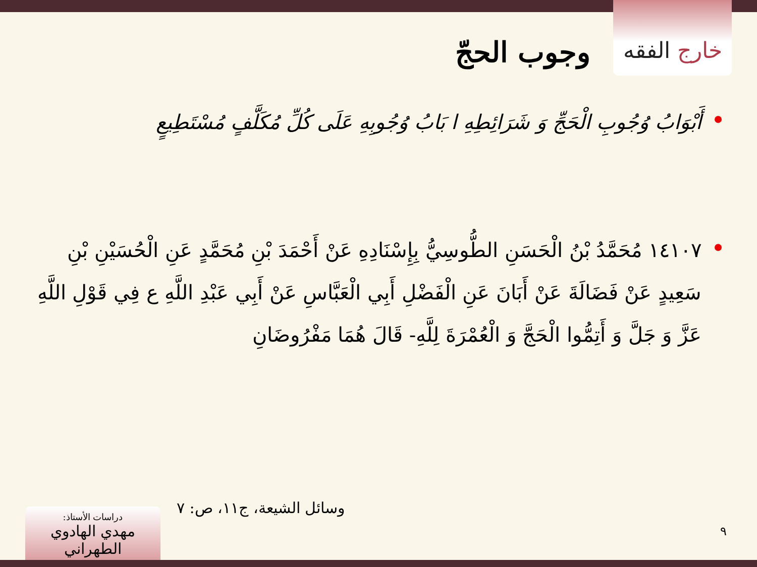خارج الفقه
وجوب الحجّ
أَبْوَابُ وُجُوبِ الْحَجِّ وَ شَرَائِطِهِ ا بَابُ وُجُوبِهِ عَلَى كُلِّ مُكَلَّفٍ مُسْتَطِيعٍ
١٤١٠٧ مُحَمَّدُ بْنُ الْحَسَنِ الطُّوسِيُّ بِإِسْنَادِهِ عَنْ أَحْمَدَ بْنِ مُحَمَّدٍ عَنِ الْحُسَيْنِ بْنِ سَعِيدٍ عَنْ فَضَالَةَ عَنْ أَبَانَ عَنِ الْفَضْلِ أَبِي الْعَبَّاسِ عَنْ أَبِي عَبْدِ اللَّهِ ع فِي قَوْلِ اللَّهِ عَزَّ وَ جَلَّ وَ أَتِمُّوا الْحَجَّ وَ الْعُمْرَةَ لِلَّهِ- قَالَ هُمَا مَفْرُوضَانِ
وسائل الشيعة، ج١١، ص: ٧
٩
دراسات الأستاذ:
مهدي الهادوي الطهراني